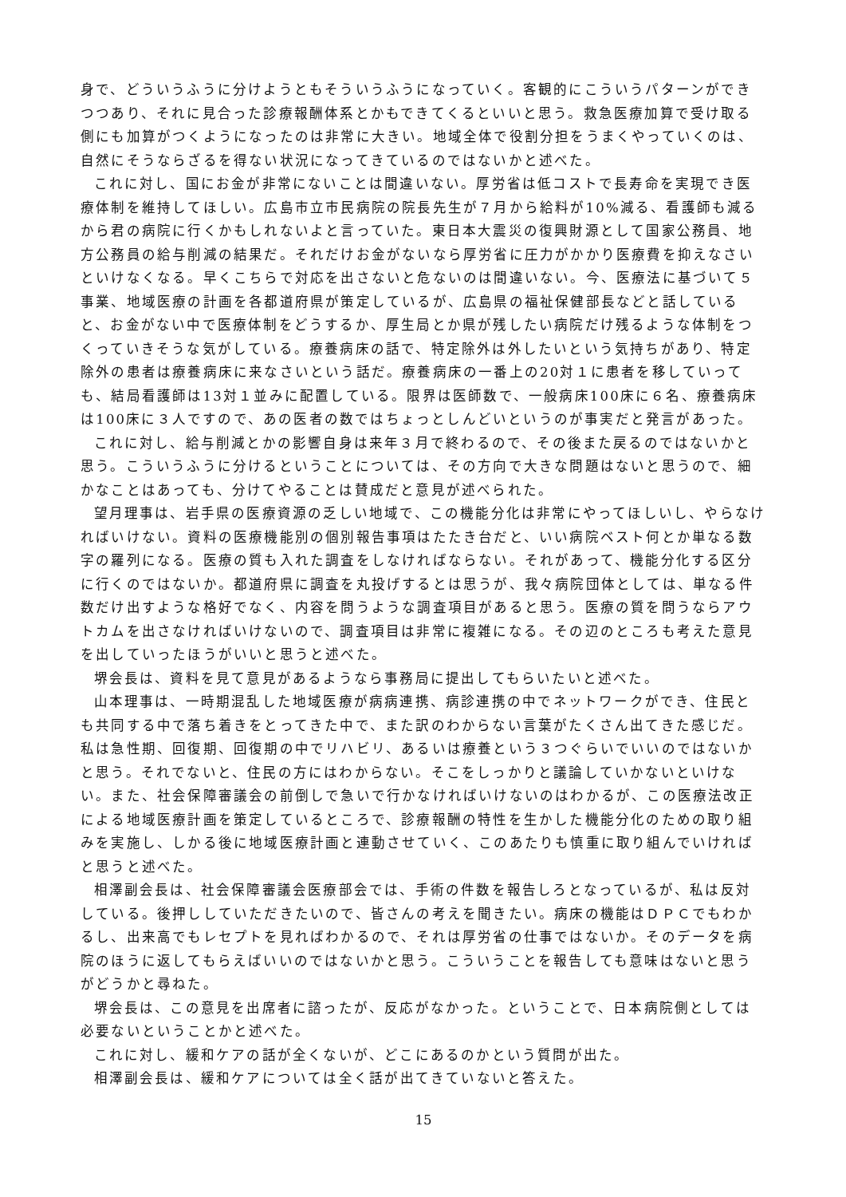身で、どういうふうに分けようともそういうふうになっていく。客観的にこういうパターンができつつあり、それに見合った診療報酬体系とかもできてくるといいと思う。救急医療加算で受け取る側にも加算がつくようになったのは非常に大きい。地域全体で役割分担をうまくやっていくのは、自然にそうならざるを得ない状況になってきているのではないかと述べた。
これに対し、国にお金が非常にないことは間違いない。厚労省は低コストで長寿命を実現でき医療体制を維持してほしい。広島市立市民病院の院長先生が７月から給料が10%減る、看護師も減るから君の病院に行くかもしれないよと言っていた。東日本大震災の復興財源として国家公務員、地方公務員の給与削減の結果だ。それだけお金がないなら厚労省に圧力がかかり医療費を抑えなさいといけなくなる。早くこちらで対応を出さないと危ないのは間違いない。今、医療法に基づいて５事業、地域医療の計画を各都道府県が策定しているが、広島県の福祉保健部長などと話していると、お金がない中で医療体制をどうするか、厚生局とか県が残したい病院だけ残るような体制をつくっていきそうな気がしている。療養病床の話で、特定除外は外したいという気持ちがあり、特定除外の患者は療養病床に来なさいという話だ。療養病床の一番上の20対１に患者を移していっても、結局看護師は13対１並みに配置している。限界は医師数で、一般病床100床に６名、療養病床は100床に３人ですので、あの医者の数ではちょっとしんどいというのが事実だと発言があった。
これに対し、給与削減とかの影響自身は来年３月で終わるので、その後また戻るのではないかと思う。こういうふうに分けるということについては、その方向で大きな問題はないと思うので、細かなことはあっても、分けてやることは賛成だと意見が述べられた。
望月理事は、岩手県の医療資源の乏しい地域で、この機能分化は非常にやってほしいし、やらなければいけない。資料の医療機能別の個別報告事項はたたき台だと、いい病院ベスト何とか単なる数字の羅列になる。医療の質も入れた調査をしなければならない。それがあって、機能分化する区分に行くのではないか。都道府県に調査を丸投げするとは思うが、我々病院団体としては、単なる件数だけ出すような格好でなく、内容を問うような調査項目があると思う。医療の質を問うならアウトカムを出さなければいけないので、調査項目は非常に複雑になる。その辺のところも考えた意見を出していったほうがいいと思うと述べた。
堺会長は、資料を見て意見があるようなら事務局に提出してもらいたいと述べた。
山本理事は、一時期混乱した地域医療が病病連携、病診連携の中でネットワークができ、住民とも共同する中で落ち着きをとってきた中で、また訳のわからない言葉がたくさん出てきた感じだ。私は急性期、回復期、回復期の中でリハビリ、あるいは療養という３つぐらいでいいのではないかと思う。それでないと、住民の方にはわからない。そこをしっかりと議論していかないといけない。また、社会保障審議会の前倒しで急いで行かなければいけないのはわかるが、この医療法改正による地域医療計画を策定しているところで、診療報酬の特性を生かした機能分化のための取り組みを実施し、しかる後に地域医療計画と連動させていく、このあたりも慎重に取り組んでいければと思うと述べた。
相澤副会長は、社会保障審議会医療部会では、手術の件数を報告しろとなっているが、私は反対している。後押ししていただきたいので、皆さんの考えを聞きたい。病床の機能はＤＰＣでもわかるし、出来高でもレセプトを見ればわかるので、それは厚労省の仕事ではないか。そのデータを病院のほうに返してもらえばいいのではないかと思う。こういうことを報告しても意味はないと思うがどうかと尋ねた。
堺会長は、この意見を出席者に諮ったが、反応がなかった。ということで、日本病院側としては必要ないということかと述べた。
これに対し、緩和ケアの話が全くないが、どこにあるのかという質問が出た。
相澤副会長は、緩和ケアについては全く話が出てきていないと答えた。
15